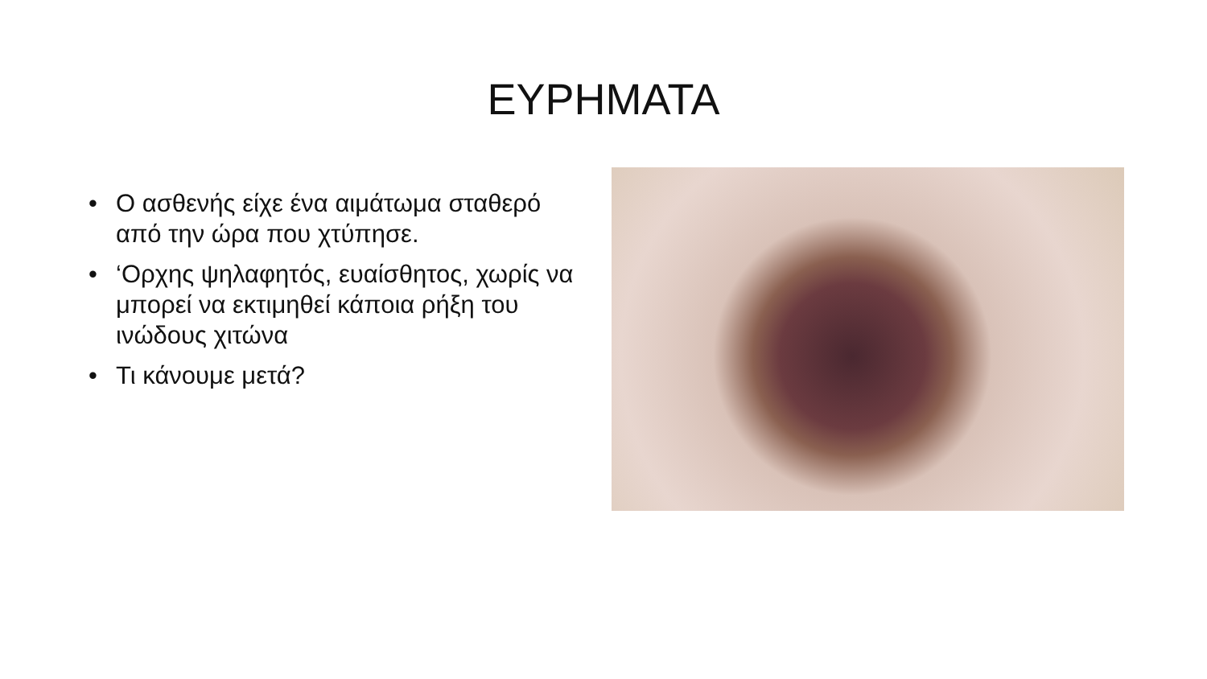ΕΥΡΗΜΑΤΑ
• Ο ασθενής είχε ένα αιμάτωμα σταθερό από την ώρα που χτύπησε.
• ‘Ορχης ψηλαφητός, ευαίσθητος, χωρίς να μπορεί να εκτιμηθεί κάποια ρήξη του ινώδους χιτώνα
• Τι κάνουμε μετά?